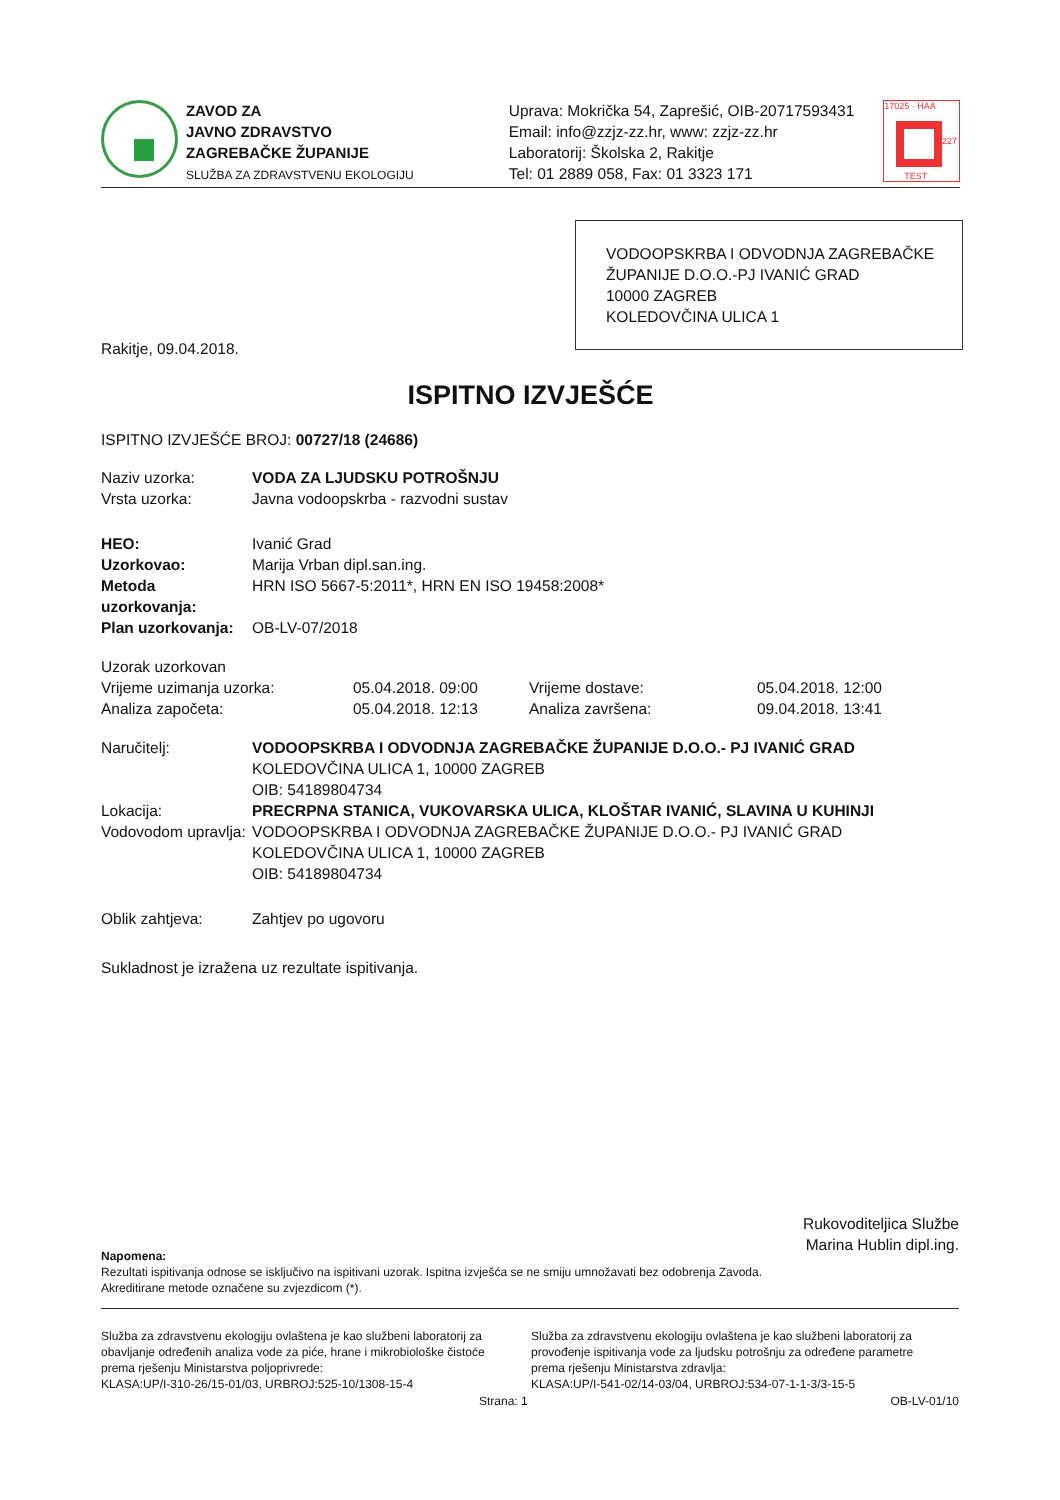ZAVOD ZA
JAVNO ZDRAVSTVO
ZAGREBAČKE ŽUPANIJE
SLUŽBA ZA ZDRAVSTVENU EKOLOGIJU
Uprava: Mokrička 54, Zaprešić, OIB-20717593431
Email: info@zzjz-zz.hr, www: zzjz-zz.hr
Laboratorij: Školska 2, Rakitje
Tel: 01 2889 058, Fax: 01 3323 171
17025 · HAA
TEST
1227
VODOOPSKRBA I ODVODNJA ZAGREBAČKE ŽUPANIJE D.O.O.-PJ IVANIĆ GRAD
10000 ZAGREB
KOLEDOVČINA ULICA 1
Rakitje, 09.04.2018.
ISPITNO IZVJEŠĆE
ISPITNO IZVJEŠĆE BROJ: 00727/18 (24686)
Naziv uzorka: VODA ZA LJUDSKU POTROŠNJU
Vrsta uzorka: Javna vodoopskrba - razvodni sustav
HEO: Ivanić Grad
Uzorkovao: Marija Vrban dipl.san.ing.
Metoda uzorkovanja: HRN ISO 5667-5:2011*, HRN EN ISO 19458:2008*
Plan uzorkovanja: OB-LV-07/2018
Uzorak uzorkovan
Vrijeme uzimanja uzorka: 05.04.2018. 09:00 Vrijeme dostave: 05.04.2018. 12:00 Analiza započeta: 05.04.2018. 12:13 Analiza završena: 09.04.2018. 13:41
Naručitelj: VODOOPSKRBA I ODVODNJA ZAGREBAČKE ŽUPANIJE D.O.O.- PJ IVANIĆ GRAD
KOLEDOVČINA ULICA 1, 10000 ZAGREB
OIB: 54189804734
Lokacija: PRECRPNA STANICA, VUKOVARSKA ULICA, KLOŠTAR IVANIĆ, SLAVINA U KUHINJI
Vodovodom upravlja: VODOOPSKRBA I ODVODNJA ZAGREBAČKE ŽUPANIJE D.O.O.- PJ IVANIĆ GRAD
KOLEDOVČINA ULICA 1, 10000 ZAGREB
OIB: 54189804734
Oblik zahtjeva: Zahtjev po ugovoru
Sukladnost je izražena uz rezultate ispitivanja.
Rukovoditeljica Službe
Marina Hublin dipl.ing.
Napomena:
Rezultati ispitivanja odnose se isključivo na ispitivani uzorak. Ispitna izvješća se ne smiju umnožavati bez odobrenja Zavoda.
Akreditirane metode označene su zvjezdicom (*).
Služba za zdravstvenu ekologiju ovlaštena je kao službeni laboratorij za obavljanje određenih analiza vode za piće, hrane i mikrobiološke čistoće prema rješenju Ministarstva poljoprivrede:
KLASA:UP/I-310-26/15-01/03, URBROJ:525-10/1308-15-4
Služba za zdravstvenu ekologiju ovlaštena je kao službeni laboratorij za provođenje ispitivanja vode za ljudsku potrošnju za određene parametre prema rješenju Ministarstva zdravlja:
KLASA:UP/I-541-02/14-03/04, URBROJ:534-07-1-1-3/3-15-5
Strana: 1 OB-LV-01/10